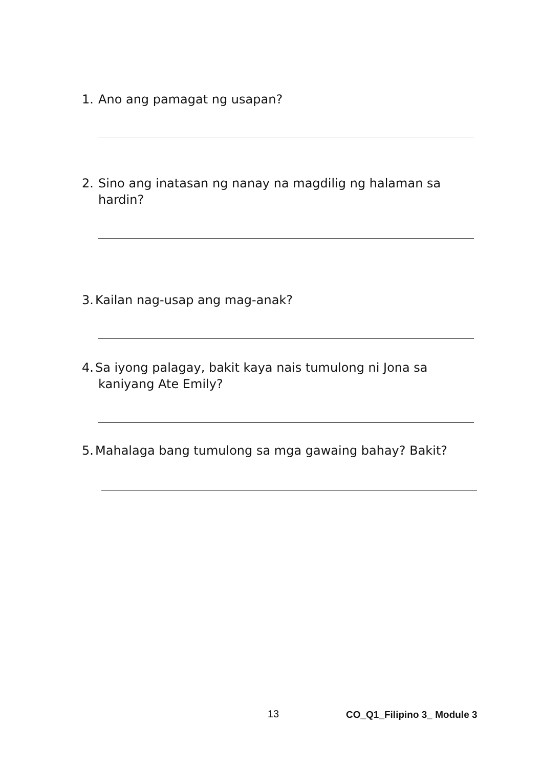1. Ano ang pamagat ng usapan?
2. Sino ang inatasan ng nanay na magdilig ng halaman sa
hardin?
3. Kailan nag-usap ang mag-anak?
4. Sa iyong palagay, bakit kaya nais tumulong ni Jona sa
kaniyang Ate Emily?
5. Mahalaga bang tumulong sa mga gawaing bahay? Bakit?
13 CO_Q1_Filipino 3_ Module 3